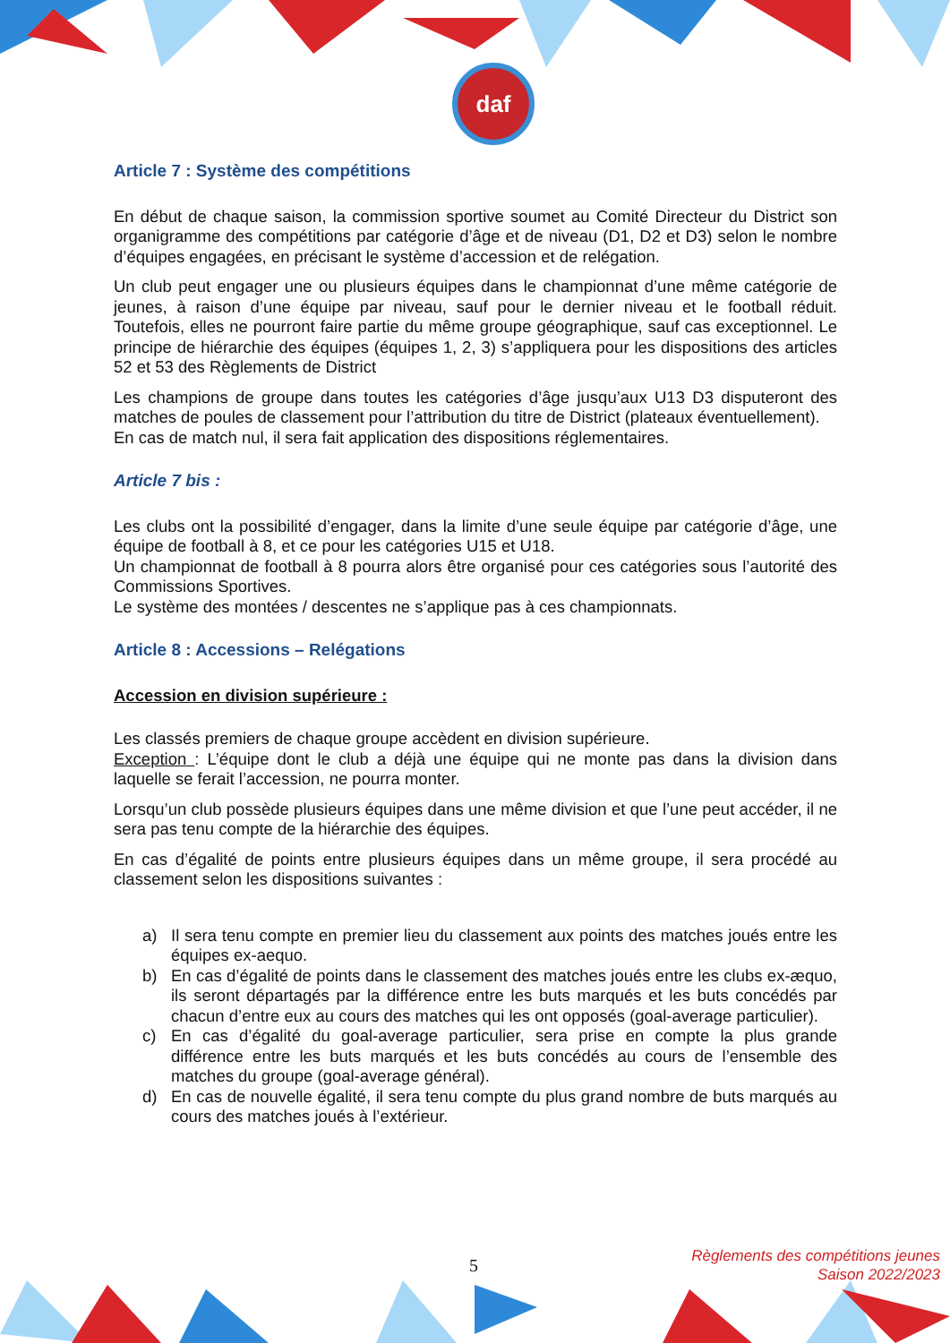daf
Article 7 : Système des compétitions
En début de chaque saison, la commission sportive soumet au Comité Directeur du District son organigramme des compétitions par catégorie d’âge et de niveau (D1, D2 et D3) selon le nombre d’équipes engagées, en précisant le système d’accession et de relégation.
Un club peut engager une ou plusieurs équipes dans le championnat d’une même catégorie de jeunes, à raison d’une équipe par niveau, sauf pour le dernier niveau et le football réduit. Toutefois, elles ne pourront faire partie du même groupe géographique, sauf cas exceptionnel. Le principe de hiérarchie des équipes (équipes 1, 2, 3) s’appliquera pour les dispositions des articles 52 et 53 des Règlements de District
Les champions de groupe dans toutes les catégories d’âge jusqu’aux U13 D3 disputeront des matches de poules de classement pour l’attribution du titre de District (plateaux éventuellement).
En cas de match nul, il sera fait application des dispositions réglementaires.
Article 7 bis :
Les clubs ont la possibilité d’engager, dans la limite d’une seule équipe par catégorie d’âge, une équipe de football à 8, et ce pour les catégories U15 et U18.
Un championnat de football à 8 pourra alors être organisé pour ces catégories sous l’autorité des Commissions Sportives.
Le système des montées / descentes ne s’applique pas à ces championnats.
Article 8 : Accessions – Relégations
Accession en division supérieure :
Les classés premiers de chaque groupe accèdent en division supérieure.
Exception : L’équipe dont le club a déjà une équipe qui ne monte pas dans la division dans laquelle se ferait l’accession, ne pourra monter.
Lorsqu’un club possède plusieurs équipes dans une même division et que l’une peut accéder, il ne sera pas tenu compte de la hiérarchie des équipes.
En cas d’égalité de points entre plusieurs équipes dans un même groupe, il sera procédé au classement selon les dispositions suivantes :
a) Il sera tenu compte en premier lieu du classement aux points des matches joués entre les équipes ex-aequo.
b) En cas d’égalité de points dans le classement des matches joués entre les clubs ex-æquo, ils seront départagés par la différence entre les buts marqués et les buts concédés par chacun d’entre eux au cours des matches qui les ont opposés (goal-average particulier).
c) En cas d’égalité du goal-average particulier, sera prise en compte la plus grande différence entre les buts marqués et les buts concédés au cours de l’ensemble des matches du groupe (goal-average général).
d) En cas de nouvelle égalité, il sera tenu compte du plus grand nombre de buts marqués au cours des matches joués à l’extérieur.
5
Règlements des compétitions jeunes
Saison 2022/2023